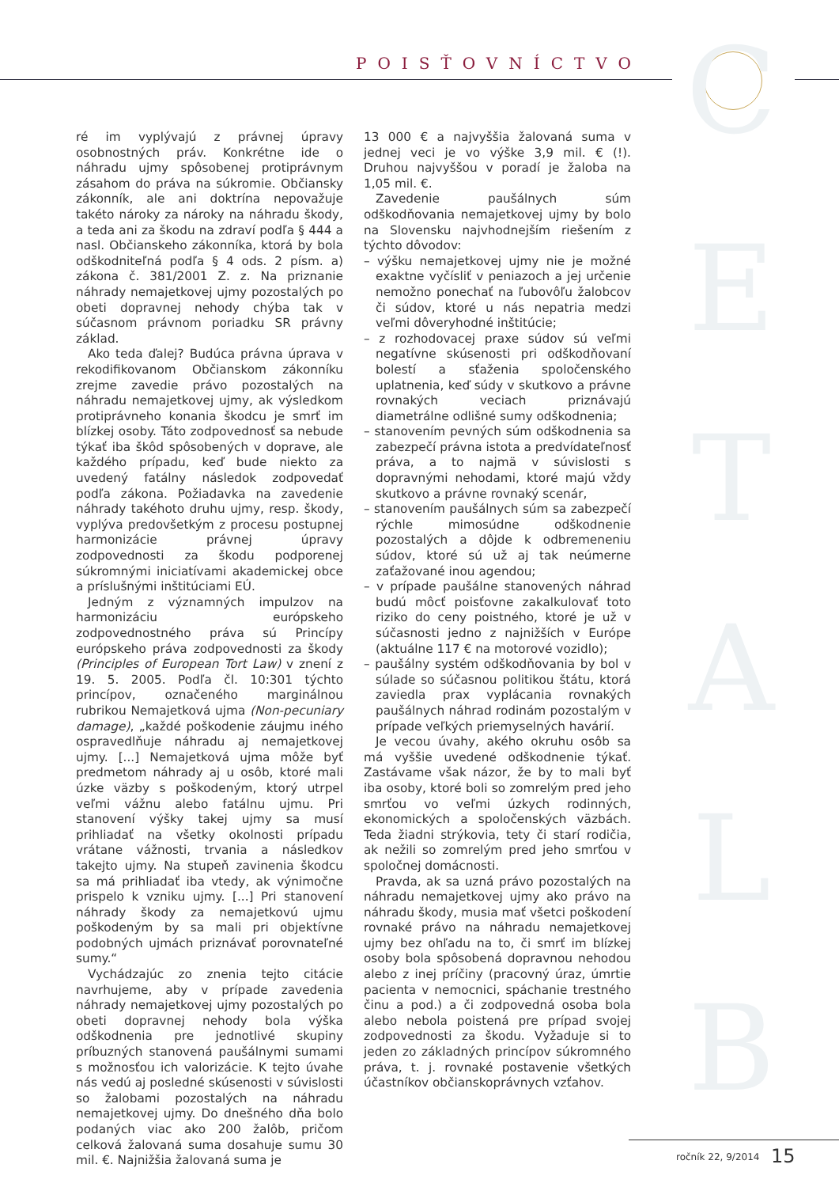POISŤOVNÍCTVO C
E
T
A
L
B
ré im vyplývajú z právnej úpravy osobnostných práv. Konkrétne ide o náhradu ujmy spôsobenej protiprávnym zásahom do práva na súkromie. Občiansky zákonník, ale ani doktrína nepovažuje takéto nároky za nároky na náhradu škody, a teda ani za škodu na zdraví podľa § 444 a nasl. Občianskeho zákonníka, ktorá by bola odškodniteľná podľa § 4 ods. 2 písm. a) zákona č. 381/2001 Z. z. Na priznanie náhrady nemajetkovej ujmy pozostalých po obeti dopravnej nehody chýba tak v súčasnom právnom poriadku SR právny základ.
Ako teda ďalej? Budúca právna úprava v rekodifikovanom Občianskom zákonníku zrejme zavedie právo pozostalých na náhradu nemajetkovej ujmy, ak výsledkom protiprávneho konania škodcu je smrť im blízkej osoby. Táto zodpovednosť sa nebude týkať iba škôd spôsobených v doprave, ale každého prípadu, keď bude niekto za uvedený fatálny následok zodpovedať podľa zákona. Požiadavka na zavedenie náhrady takéhoto druhu ujmy, resp. škody, vyplýva predovšetkým z procesu postupnej harmonizácie právnej úpravy zodpovednosti za škodu podporenej súkromnými iniciatívami akademickej obce a príslušnými inštitúciami EÚ.
Jedným z významných impulzov na harmonizáciu európskeho zodpovednostného práva sú Princípy európskeho práva zodpovednosti za škody (Principles of European Tort Law) v znení z 19. 5. 2005. Podľa čl. 10:301 týchto princípov, označeného marginálnou rubrikou Nemajetková ujma (Non-pecuniary damage), „každé poškodenie záujmu iného ospravedlňuje náhradu aj nemajetkovej ujmy. [...] Nemajetková ujma môže byť predmetom náhrady aj u osôb, ktoré mali úzke väzby s poškodeným, ktorý utrpel veľmi vážnu alebo fatálnu ujmu. Pri stanovení výšky takej ujmy sa musí prihliadať na všetky okolnosti prípadu vrátane vážnosti, trvania a následkov takejto ujmy. Na stupeň zavinenia škodcu sa má prihliadať iba vtedy, ak výnimočne prispelo k vzniku ujmy. [...] Pri stanovení náhrady škody za nemajetkovú ujmu poškodeným by sa mali pri objektívne podobných ujmách priznávať porovnateľné sumy.“
Vychádzajúc zo znenia tejto citácie navrhujeme, aby v prípade zavedenia náhrady nemajetkovej ujmy pozostalých po obeti dopravnej nehody bola výška odškodnenia pre jednotlivé skupiny príbuzných stanovená paušálnymi sumami s možnosťou ich valorizácie. K tejto úvahe nás vedú aj posledné skúsenosti v súvislosti so žalobami pozostalých na náhradu nemajetkovej ujmy. Do dnešného dňa bolo podaných viac ako 200 žalôb, pričom celková žalovaná suma dosahuje sumu 30 mil. €. Najnižšia žalovaná suma je
13 000 € a najvyššia žalovaná suma v jednej veci je vo výške 3,9 mil. € (!). Druhou najvyššou v poradí je žaloba na 1,05 mil. €.
Zavedenie paušálnych súm odškodňovania nemajetkovej ujmy by bolo na Slovensku najvhodnejším riešením z týchto dôvodov:
– výšku nemajetkovej ujmy nie je možné exaktne vyčísliť v peniazoch a jej určenie nemožno ponechať na ľubovôľu žalobcov či súdov, ktoré u nás nepatria medzi veľmi dôveryhodné inštitúcie;
– z rozhodovacej praxe súdov sú veľmi negatívne skúsenosti pri odškodňovaní bolestí a sťaženia spoločenského uplatnenia, keď súdy v skutkovo a právne rovnakých veciach priznávajú diametrálne odlišné sumy odškodnenia;
– stanovením pevných súm odškodnenia sa zabezpečí právna istota a predvídateľnosť práva, a to najmä v súvislosti s dopravnými nehodami, ktoré majú vždy skutkovo a právne rovnaký scenár,
– stanovením paušálnych súm sa zabezpečí rýchle mimosúdne odškodnenie pozostalých a dôjde k odbremeneniu súdov, ktoré sú už aj tak neúmerne zaťažované inou agendou;
– v prípade paušálne stanovených náhrad budú môcť poisťovne zakalkulovať toto riziko do ceny poistného, ktoré je už v súčasnosti jedno z najnižších v Európe (aktuálne 117 € na motorové vozidlo);
– paušálny systém odškodňovania by bol v súlade so súčasnou politikou štátu, ktorá zaviedla prax vyplácania rovnakých paušálnych náhrad rodinám pozostalým v prípade veľkých priemyselných havárií.
Je vecou úvahy, akého okruhu osôb sa má vyššie uvedené odškodnenie týkať. Zastávame však názor, že by to mali byť iba osoby, ktoré boli so zomrelým pred jeho smrťou vo veľmi úzkych rodinných, ekonomických a spoločenských väzbách. Teda žiadni strýkovia, tety či starí rodičia, ak nežili so zomrelým pred jeho smrťou v spoločnej domácnosti.
Pravda, ak sa uzná právo pozostalých na náhradu nemajetkovej ujmy ako právo na náhradu škody, musia mať všetci poškodení rovnaké právo na náhradu nemajetkovej ujmy bez ohľadu na to, či smrť im blízkej osoby bola spôsobená dopravnou nehodou alebo z inej príčiny (pracovný úraz, úmrtie pacienta v nemocnici, spáchanie trestného činu a pod.) a či zodpovedná osoba bola alebo nebola poistená pre prípad svojej zodpovednosti za škodu. Vyžaduje si to jeden zo základných princípov súkromného práva, t. j. rovnaké postavenie všetkých účastníkov občianskoprávnych vzťahov.
ročník 22, 9/2014 15